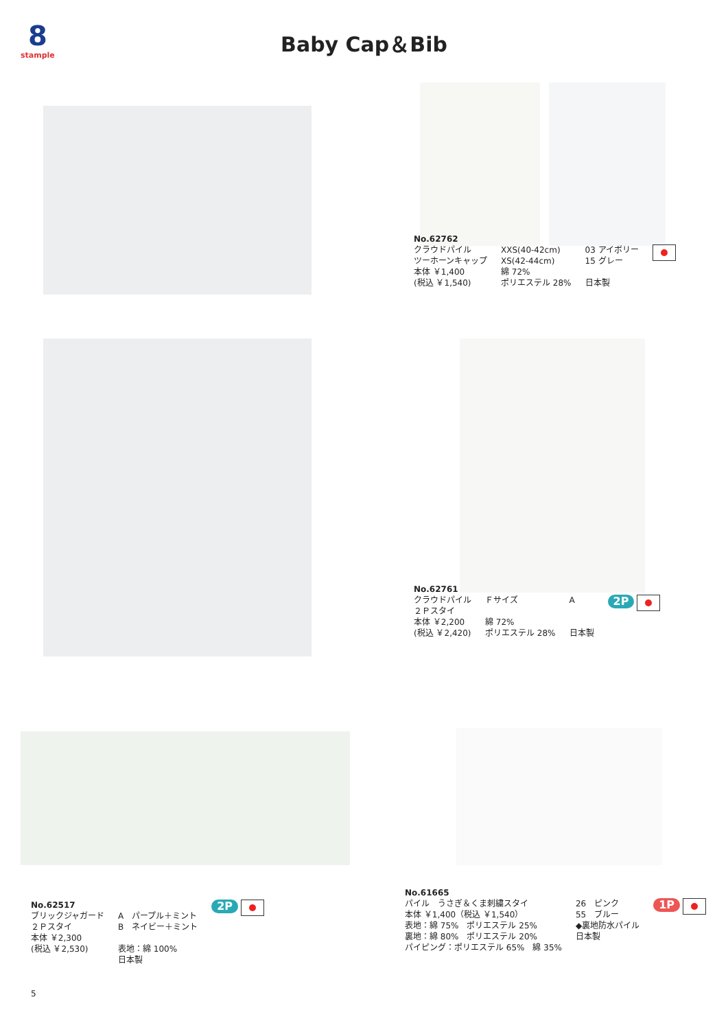8
stample
Baby Cap＆Bib
No.62762
クラウドパイル
ツーホーンキャップ
本体 ￥1,400
(税込 ￥1,540)
XXS(40-42cm)
XS(42-44cm)
綿 72%
ポリエステル 28%
03 アイボリー
15 グレー
日本製
No.62761
クラウドパイル
２Ｐスタイ
本体 ￥2,200
(税込 ￥2,420)
Ｆサイズ
綿 72%
ポリエステル 28%
A
日本製
2P
No.62517
ブリックジャガード
２Ｐスタイ
本体 ￥2,300
(税込 ￥2,530)
A　パープル＋ミント
B　ネイビー＋ミント
表地：綿 100%
日本製
2P
No.61665
パイル　うさぎ＆くま刺繍スタイ
本体 ￥1,400（税込 ￥1,540）
表地：綿 75%　ポリエステル 25%
裏地：綿 80%　ポリエステル 20%
パイピング：ポリエステル 65%　綿 35%
26　ピンク
55　ブルー
◆裏地防水パイル
日本製
1P
5